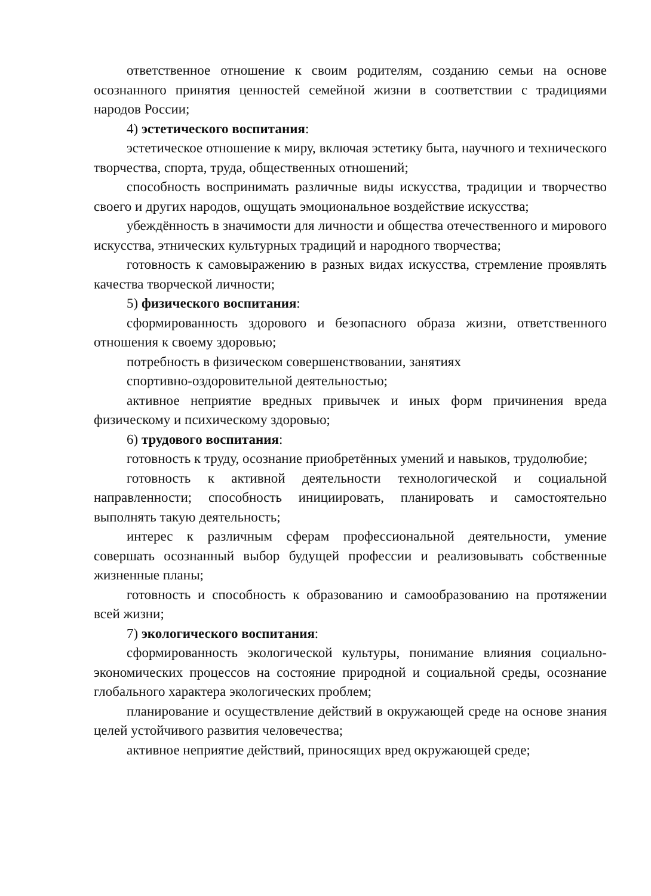ответственное отношение к своим родителям, созданию семьи на основе осознанного принятия ценностей семейной жизни в соответствии с традициями народов России;
4) эстетического воспитания:
эстетическое отношение к миру, включая эстетику быта, научного и технического творчества, спорта, труда, общественных отношений;
способность воспринимать различные виды искусства, традиции и творчество своего и других народов, ощущать эмоциональное воздействие искусства;
убеждённость в значимости для личности и общества отечественного и мирового искусства, этнических культурных традиций и народного творчества;
готовность к самовыражению в разных видах искусства, стремление проявлять качества творческой личности;
5) физического воспитания:
сформированность здорового и безопасного образа жизни, ответственного отношения к своему здоровью;
потребность в физическом совершенствовании, занятиях
спортивно-оздоровительной деятельностью;
активное неприятие вредных привычек и иных форм причинения вреда физическому и психическому здоровью;
6) трудового воспитания:
готовность к труду, осознание приобретённых умений и навыков, трудолюбие;
готовность к активной деятельности технологической и социальной направленности; способность инициировать, планировать и самостоятельно выполнять такую деятельность;
интерес к различным сферам профессиональной деятельности, умение совершать осознанный выбор будущей профессии и реализовывать собственные жизненные планы;
готовность и способность к образованию и самообразованию на протяжении всей жизни;
7) экологического воспитания:
сформированность экологической культуры, понимание влияния социально-экономических процессов на состояние природной и социальной среды, осознание глобального характера экологических проблем;
планирование и осуществление действий в окружающей среде на основе знания целей устойчивого развития человечества;
активное неприятие действий, приносящих вред окружающей среде;